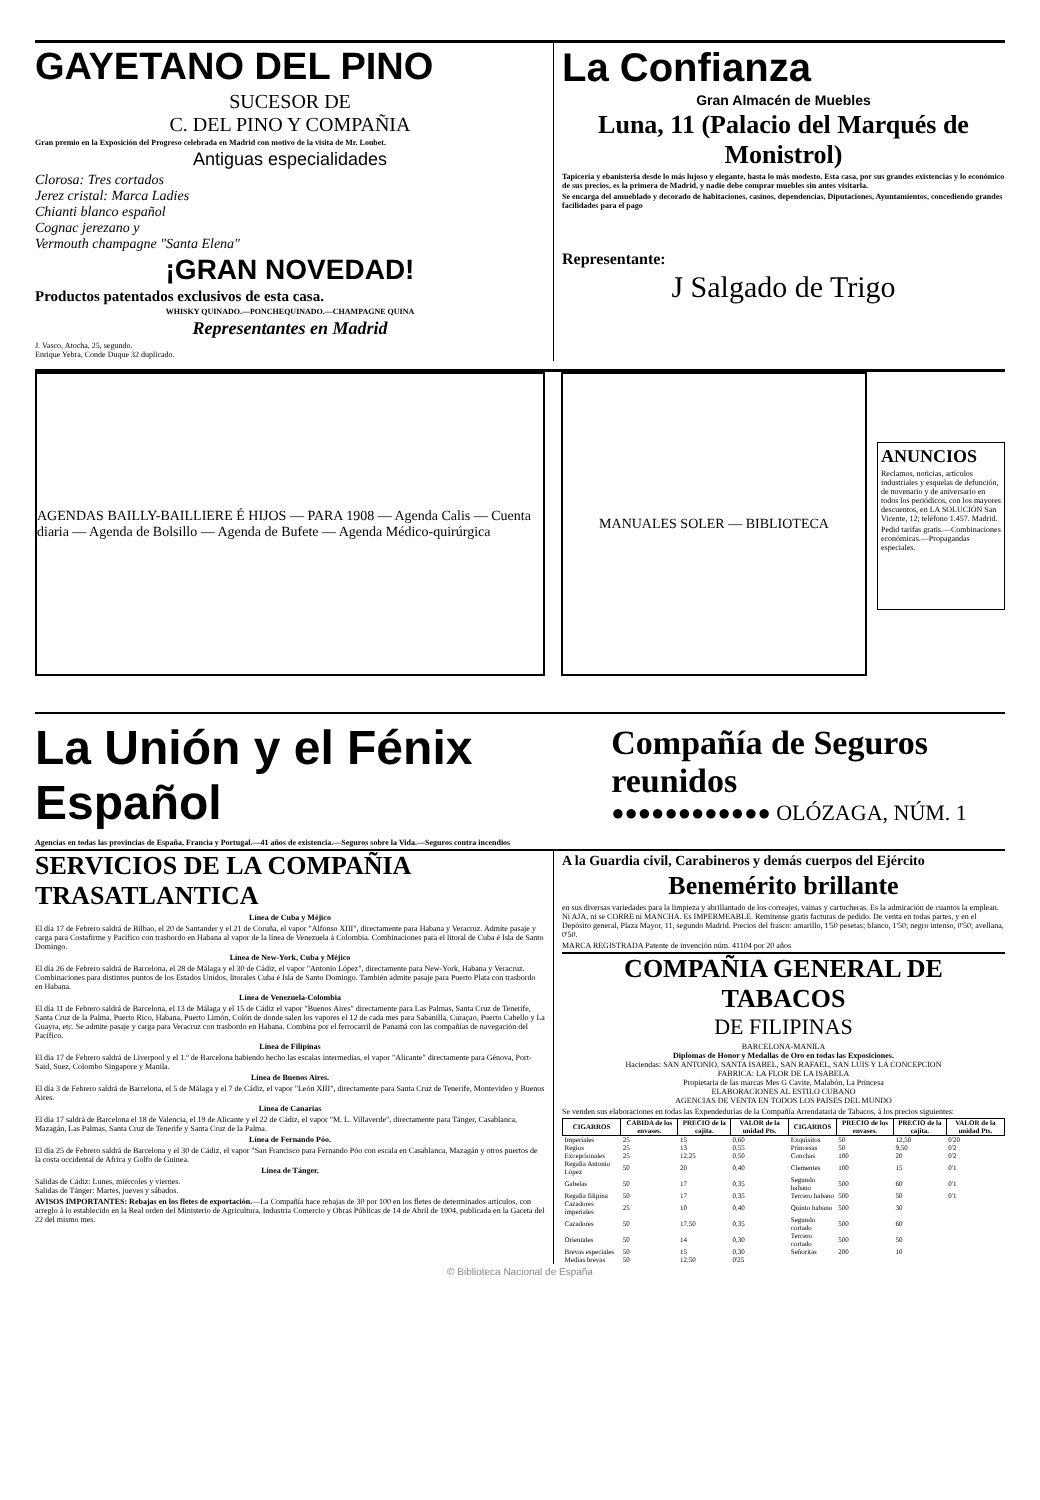GAYETANO DEL PINO
SUCESOR DE
C. DEL PINO Y COMPAÑIA
Gran premio en la Exposición del Progreso celebrada en Madrid con motivo de la visita de Mr. Loubet.
Antiguas especialidades
Clorosa: Tres cortados
Jerez cristal: Marca Ladies
Chianti blanco español
Cognac jerezano y
Vermouth champagne "Santa Elena"
¡GRAN NOVEDAD!
Productos patentados exclusivos de esta casa.
WHISKY QUINADO.—PONCHEQUINADO.—CHAMPAGNE QUINA
Representantes en Madrid
J. Vasco, Atocha, 25, segundo.
Enrique Yebra, Conde Duque 32 duplicado.
La Confianza
Gran Almacén de Muebles
Luna, 11 (Palacio del Marqués de Monistrol)
Tapicería y ebanistería desde lo más lujoso y elegante, hasta lo más modesto. Esta casa, por sus grandes existencias y lo económico de sus precios, es la primera de Madrid, y nadie debe comprar muebles sin antes visitarla.
Se encarga del amueblado y decorado de habitaciones, casinos, dependencias, Diputaciones, Ayuntamientos, concediendo grandes facilidades para el pago
Representante:
J Salgado de Trigo
AGENDAS BAILLY-BAILLIERE É HIJOS — PARA 1908 — Agenda Calis — Cuenta diaria — Agenda de Bolsillo — Agenda de Bufete — Agenda Médico-quirúrgica
MANUALES SOLER — BIBLIOTECA
ANUNCIOS
Reclamos, noticias, artículos industriales y esquelas de defunción, de novenario y de aniversario en todos los periódicos, con los mayores descuentos, en LA SOLUCIÓN San Vicente, 12; teléfono 1.457. Madrid.
Pedid tarifas gratis.—Combinaciones económicas.—Propagandas especiales.
La Unión y el Fénix Español
Compañía de Seguros reunidos
●●●●●●●●●●●● OLÓZAGA, NÚM. 1
Agencias en todas las provincias de España, Francia y Portugal.—41 años de existencia.—Seguros sobre la Vida.—Seguros contra incendios
SERVICIOS DE LA COMPAÑIA TRASATLANTICA
Línea de Cuba y Méjico
El día 17 de Febrero saldrá de Bilbao, el 20 de Santander y el 21 de Coruña, el vapor "Alfonso XIII", directamente para Habana y Veracruz. Admite pasaje y carga para Costafirme y Pacífico con trasbordo en Habana al vapor de la línea de Venezuela á Colombia. Combinaciones para el litoral de Cuba é Isla de Santo Domingo.
Línea de New-York, Cuba y Méjico
El día 26 de Febrero saldrá de Barcelona, el 28 de Málaga y el 30 de Cádiz, el vapor "Antonio López", directamente para New-York, Habana y Veracruz. Combinaciones para distintos puntos de los Estados Unidos, litorales Cuba é Isla de Santo Domingo. También admite pasaje para Puerto Plata con trasbordo en Habana.
Línea de Venezuela-Colombia
El día 11 de Febrero saldrá de Barcelona, el 13 de Málaga y el 15 de Cádiz el vapor "Buenos Aires" directamente para Las Palmas, Santa Cruz de Tenerife, Santa Cruz de la Palma, Puerto Rico, Habana, Puerto Limón, Colón de donde salen los vapores el 12 de cada mes para Sabanilla, Curaçao, Puerto Cabello y La Guayra, etc. Se admite pasaje y carga para Veracruz con trasbordo en Habana. Combina por el ferrocarril de Panamá con las compañías de navegación del Pacífico.
Línea de Filipinas
El día 17 de Febrero saldrá de Liverpool y el 1.º de Barcelona habiendo hecho las escalas intermedias, el vapor "Alicante" directamente para Génova, Port-Said, Suez, Colombo Singapore y Manila.
Línea de Buenos Aires.
El día 3 de Febrero saldrá de Barcelona, el 5 de Málaga y el 7 de Cádiz, el vapor "León XIII", directamente para Santa Cruz de Tenerife, Montevideo y Buenos Aires.
Línea de Canarias
El día 17 saldrá de Barcelona el 18 de Valencia, el 19 de Alicante y el 22 de Cádiz, el vapor "M. L. Villaverde", directamente para Tánger, Casablanca, Mazagán, Las Palmas, Santa Cruz de Tenerife y Santa Cruz de la Palma.
Línea de Fernando Póo.
El día 25 de Febrero saldrá de Barcelona y el 30 de Cádiz, el vapor "San Francisco para Fernando Póo con escala en Casablanca, Mazagán y otros puertos de la costa occidental de Africa y Golfo de Guinea.
Línea de Tánger.
Salidas de Cádiz: Lunes, miércoles y viernes.
Salidas de Tánger: Martes, jueves y sábados.
AVISOS IMPORTANTES: Rebajas en los fletes de exportación.—La Compañía hace rebajas de 30 por 100 en los fletes de determinados artículos, con arreglo á lo establecido en la Real orden del Ministerio de Agricultura, Industria Comercio y Obras Públicas de 14 de Abril de 1904, publicada en la Gaceta del 22 del mismo mes.
A la Guardia civil, Carabineros y demás cuerpos del Ejército
Benemérito brillante
en sus diversas variedades para la limpieza y abrillantado de los correajes, vainas y cartucheras. Es la admiración de cuantos la emplean. Ni AJA, ni se CORRE ni MANCHA. Es IMPERMEABLE. Remítense gratis facturas de pedido. De venta en todas partes, y en el Depósito general, Plaza Mayor, 11, segundo Madrid. Precios del frasco: amarillo, 1'50 pesetas; blanco, 1'50; negro intenso, 0'50; avellana, 0'50.
MARCA REGISTRADA Patente de invención núm. 41104 por 20 años
COMPAÑIA GENERAL DE TABACOS
DE FILIPINAS
BARCELONA-MANILA
Diplomas de Honor y Medallas de Oro en todas las Exposiciones.
Haciendas: SAN ANTONIO, SANTA ISABEL, SAN RAFAEL, SAN LUIS Y LA CONCEPCION
FABRICA: LA FLOR DE LA ISABELA
Propietaria de las marcas Mes G Cavite, Malabón, La Princesa
ELABORACIONES AL ESTILO CUBANO
AGENCIAS DE VENTA EN TODOS LOS PAISES DEL MUNDO
Se venden sus elaboraciones en todas las Expendedurías de la Compañía Arrendataria de Tabacos, á los precios siguientes:
| CIGARROS | CABIDA de los envases. | PRECIO de la cajita. | VALOR de la unidad Pts. | CIGARROS | PRECIO de los envases. | PRECIO de la cajita. | VALOR de la unidad Pts. |
| --- | --- | --- | --- | --- | --- | --- | --- |
| Imperiales | 25 | 15 | 0,60 | Exquisitos | 50 | 12,50 | 0'20 |
| Regios | 25 | 13 | 0,55 | Princesas | 50 | 9,50 | 0'2 |
| Excepcionales | 25 | 12,25 | 0,50 | Conchas | 100 | 20 | 0'2 |
| Regalía Antonio López | 50 | 20 | 0,40 | Clementes | 100 | 15 | 0'1 |
| Gabelas | 50 | 17 | 0,35 | Segundo habano | 500 | 60 | 0'1 |
| Regalía filipina | 50 | 17 | 0,35 | Tercero habano | 500 | 50 | 0'1 |
| Cazadores imperiales | 25 | 10 | 0,40 | Quinto habano | 500 | 30 | |
| Cazadores | 50 | 17,50 | 0,35 | Segundo cortado | 500 | 60 | |
| Orientales | 50 | 14 | 0,30 | Tercero cortado | 500 | 50 | |
| Brevas especiales | 50 | 15 | 0,30 | Señoritas | 200 | 10 | |
| Medias brevas | 50 | 12,50 | 0'25 | | | | |
© Biblioteca Nacional de España